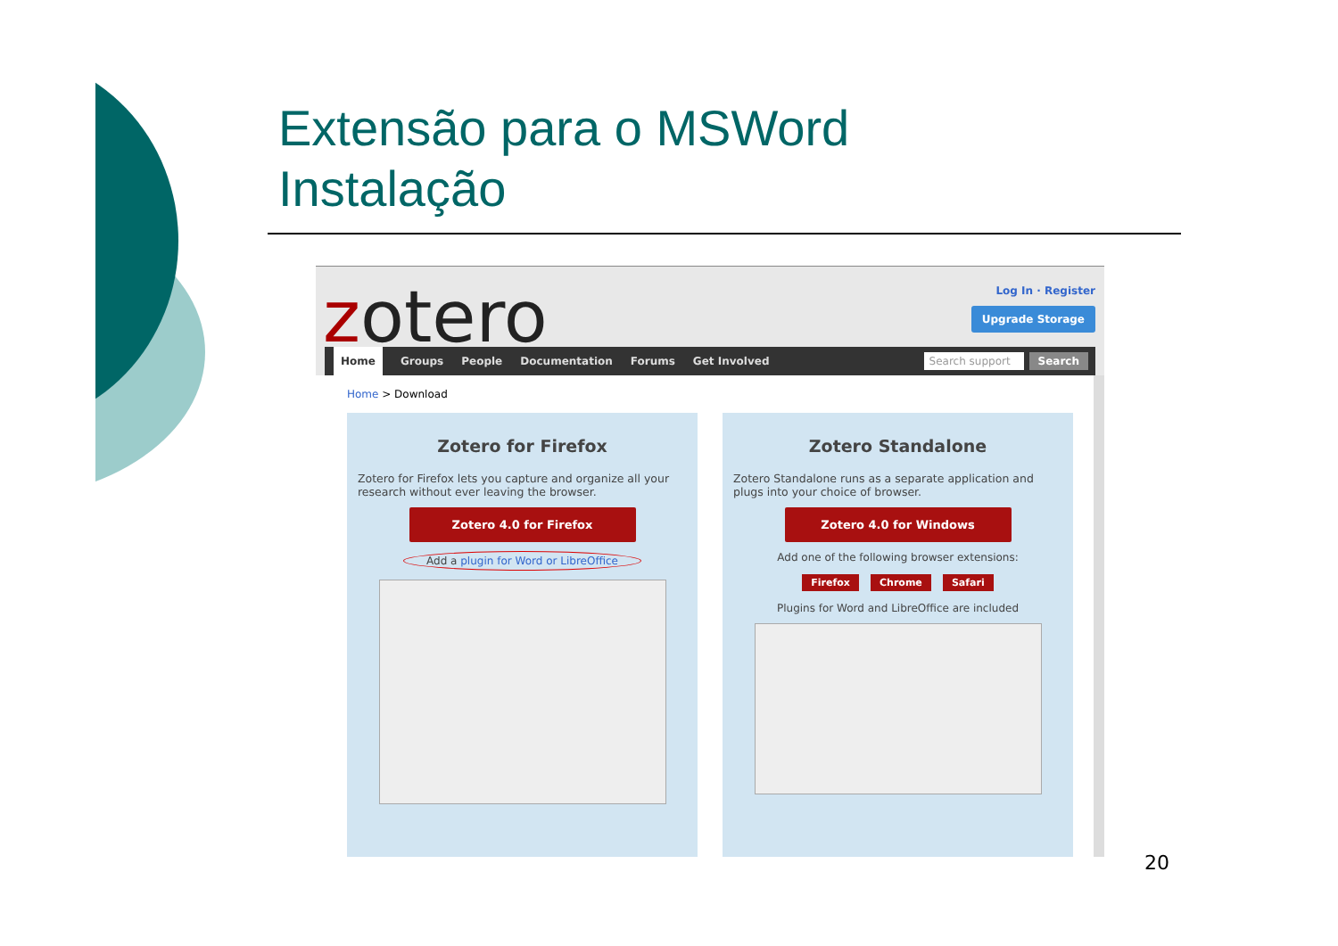Extensão para o MSWord
Instalação
zotero Log In · Register
Upgrade Storage
Home Groups People Documentation Forums Get Involved
Search support Search
Home > Download
Zotero for Firefox
Zotero for Firefox lets you capture and organize all your research without ever leaving the browser.
Zotero 4.0 for Firefox
Add a plugin for Word or LibreOffice
Zotero Standalone
Zotero Standalone runs as a separate application and plugs into your choice of browser.
Zotero 4.0 for Windows
Add one of the following browser extensions:
Firefox Chrome Safari
Plugins for Word and LibreOffice are included
20